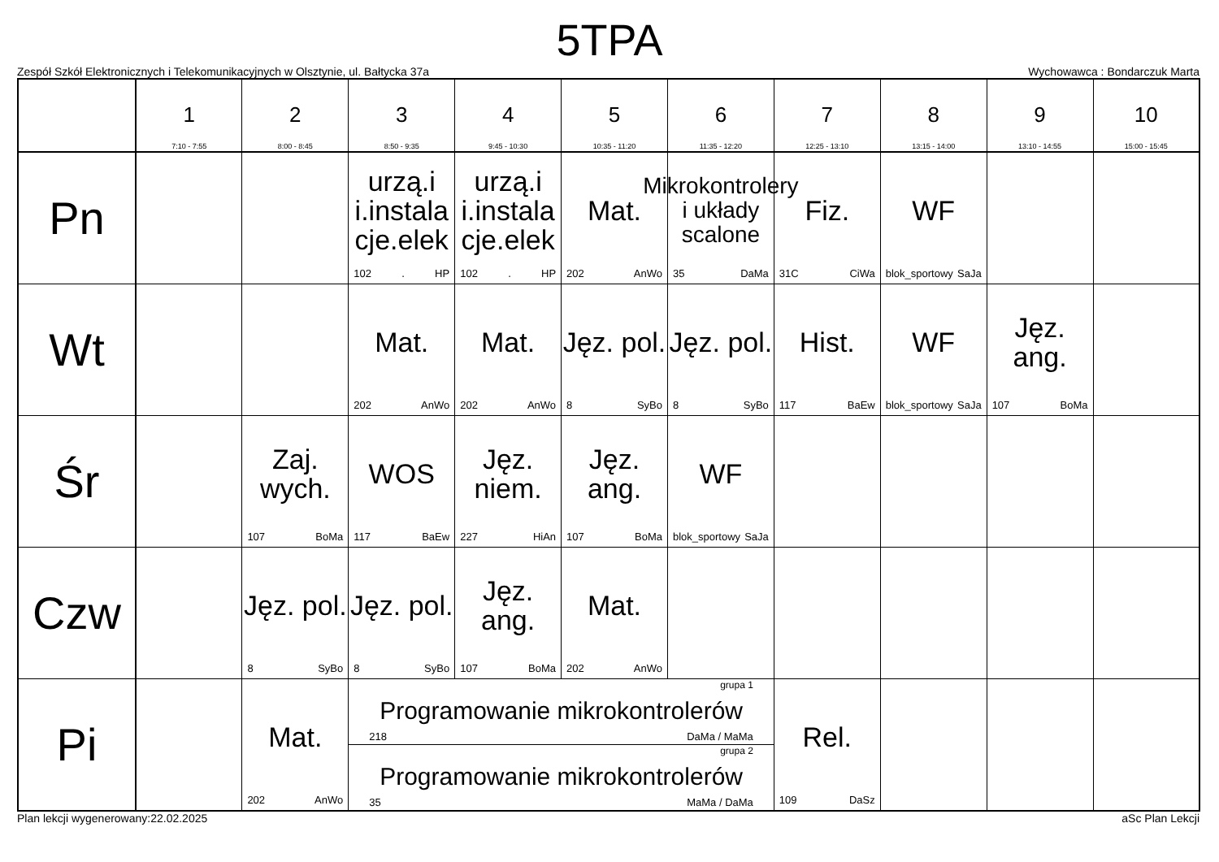5TPA
Zespół Szkół Elektronicznych i Telekomunikacyjnych w Olsztynie, ul. Bałtycka 37a Wychowawca : Bondarczuk Marta
| | 1 7:10 - 7:55 | 2 8:00 - 8:45 | 3 8:50 - 9:35 | 4 9:45 - 10:30 | 5 10:35 - 11:20 | 6 11:35 - 12:20 | 7 12:25 - 13:10 | 8 13:15 - 14:00 | 9 13:10 - 14:55 | 10 15:00 - 15:45 |
| --- | --- | --- | --- | --- | --- | --- | --- | --- | --- | --- |
| Pn | | | urzą.i i.instala cje.elek 102 . HP | urzą.i i.instala cje.elek 102 . HP | Mat. 202 AnWo | Mikrokontrolery i układy scalone 35 DaMa | Fiz. 31C CiWa | WF blok_sportowy SaJa | | |
| Wt | | | Mat. 202 AnWo | Mat. 202 AnWo | Jęz. pol. 8 SyBo | Jęz. pol. 8 SyBo | Hist. 117 BaEw | WF blok_sportowy SaJa | Jęz. ang. 107 BoMa | |
| Śr | | Zaj. wych. 107 BoMa | WOS 117 BaEw | Jęz. niem. 227 HiAn | Jęz. ang. 107 BoMa | WF blok_sportowy SaJa | | | | |
| Czw | | Jęz. pol. 8 SyBo | Jęz. pol. 8 SyBo | Jęz. ang. 107 BoMa | Mat. 202 AnWo | | | | | |
| Pi | | Mat. 202 AnWo | grupa 1 Programowanie mikrokontrolerów 218 DaMa / MaMa grupa 2 Programowanie mikrokontrolerów 35 MaMa / DaMa | | | | Rel. 109 DaSz | | | |
Plan lekcji wygenerowany:22.02.2025 aSc Plan Lekcji